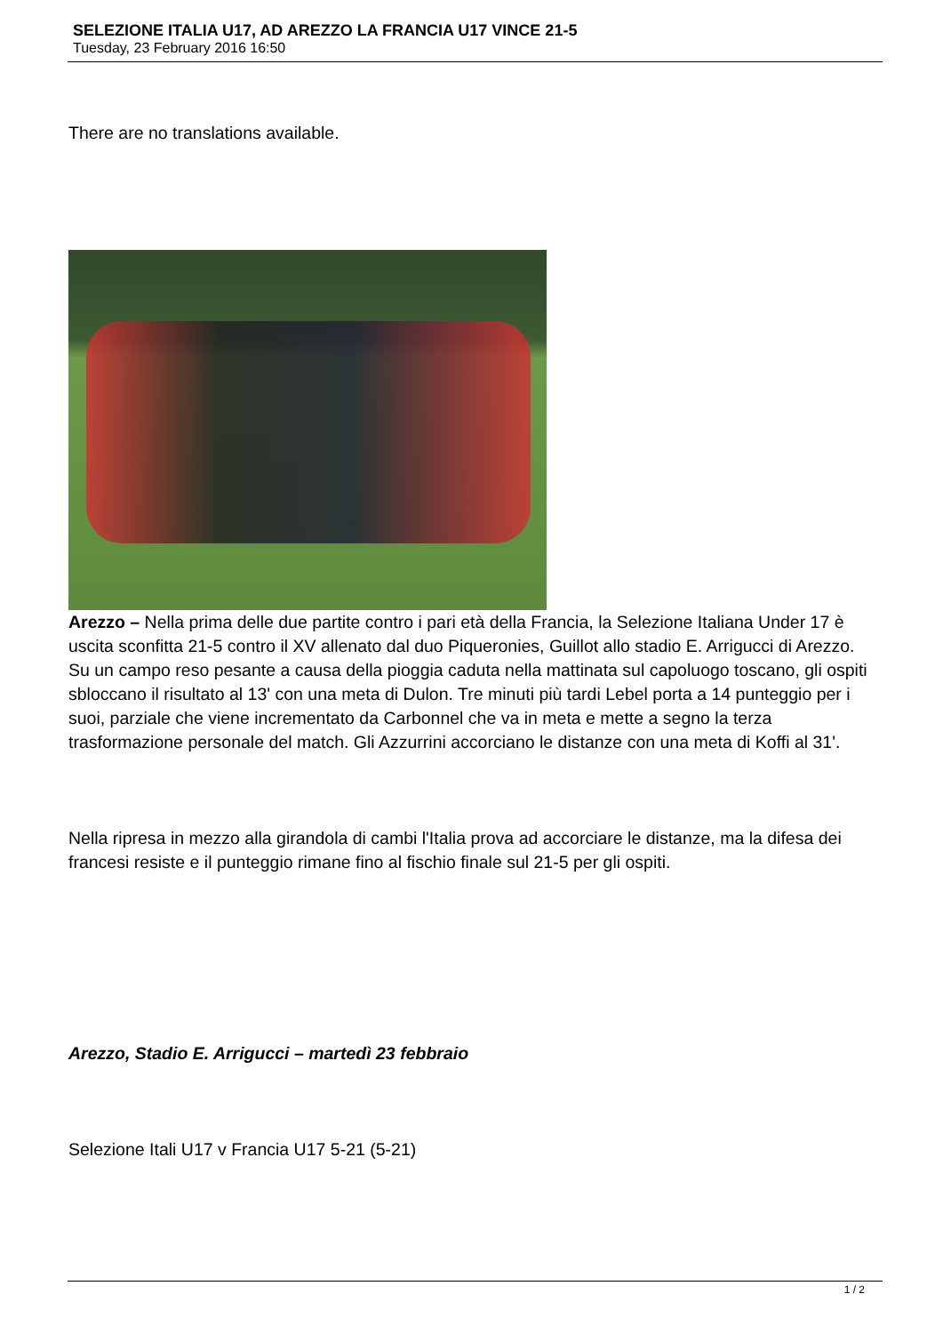SELEZIONE ITALIA U17, AD AREZZO LA FRANCIA U17 VINCE 21-5
Tuesday, 23 February 2016 16:50
There are no translations available.
Arezzo – Nella prima delle due partite contro i pari età della Francia, la Selezione Italiana Under 17 è uscita sconfitta 21-5 contro il XV allenato dal duo Piqueronies, Guillot allo stadio E. Arrigucci di Arezzo. Su un campo reso pesante a causa della pioggia caduta nella mattinata sul capoluogo toscano, gli ospiti sbloccano il risultato al 13' con una meta di Dulon. Tre minuti più tardi Lebel porta a 14 punteggio per i suoi, parziale che viene incrementato da Carbonnel che va in meta e mette a segno la terza trasformazione personale del match. Gli Azzurrini accorciano le distanze con una meta di Koffi al 31'.
Nella ripresa in mezzo alla girandola di cambi l'Italia prova ad accorciare le distanze, ma la difesa dei francesi resiste e il punteggio rimane fino al fischio finale sul 21-5 per gli ospiti.
Arezzo, Stadio E. Arrigucci – martedì 23 febbraio
Selezione Itali U17 v Francia U17 5-21 (5-21)
1 / 2